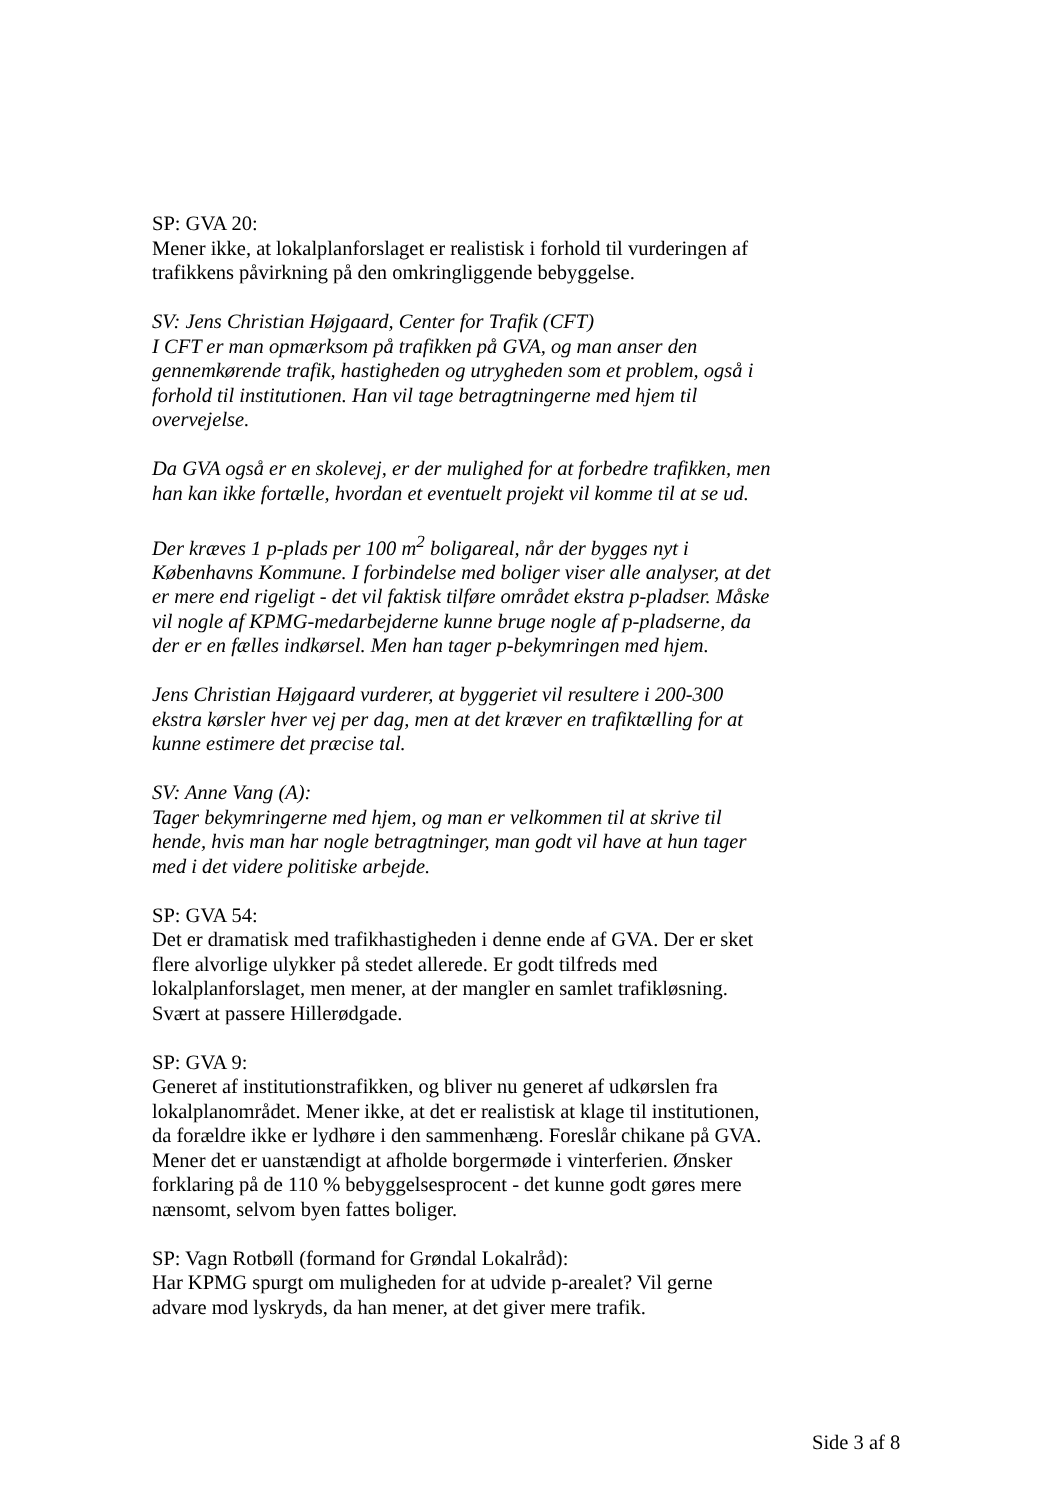SP: GVA 20:
Mener ikke, at lokalplanforslaget er realistisk i forhold til vurderingen af trafikkens påvirkning på den omkringliggende bebyggelse.
SV: Jens Christian Højgaard, Center for Trafik (CFT)
I CFT er man opmærksom på trafikken på GVA, og man anser den gennemkørende trafik, hastigheden og utrygheden som et problem, også i forhold til institutionen. Han vil tage betragtningerne med hjem til overvejelse.
Da GVA også er en skolevej, er der mulighed for at forbedre trafikken, men han kan ikke fortælle, hvordan et eventuelt projekt vil komme til at se ud.
Der kræves 1 p-plads per 100 m<sup>2</sup> boligareal, når der bygges nyt i Københavns Kommune. I forbindelse med boliger viser alle analyser, at det er mere end rigeligt - det vil faktisk tilføre området ekstra p-pladser. Måske vil nogle af KPMG-medarbejderne kunne bruge nogle af p-pladserne, da der er en fælles indkørsel. Men han tager p-bekymringen med hjem.
Jens Christian Højgaard vurderer, at byggeriet vil resultere i 200-300 ekstra kørsler hver vej per dag, men at det kræver en trafiktælling for at kunne estimere det præcise tal.
SV: Anne Vang (A):
Tager bekymringerne med hjem, og man er velkommen til at skrive til hende, hvis man har nogle betragtninger, man godt vil have at hun tager med i det videre politiske arbejde.
SP: GVA 54:
Det er dramatisk med trafikhastigheden i denne ende af GVA. Der er sket flere alvorlige ulykker på stedet allerede. Er godt tilfreds med lokalplanforslaget, men mener, at der mangler en samlet trafikløsning. Svært at passere Hillerødgade.
SP: GVA 9:
Generet af institutionstrafikken, og bliver nu generet af udkørslen fra lokalplanområdet. Mener ikke, at det er realistisk at klage til institutionen, da forældre ikke er lydhøre i den sammenhæng. Foreslår chikane på GVA. Mener det er uanstændigt at afholde borgermøde i vinterferien. Ønsker forklaring på de 110 % bebyggelsesprocent - det kunne godt gøres mere nænsomt, selvom byen fattes boliger.
SP: Vagn Rotbøll (formand for Grøndal Lokalråd):
Har KPMG spurgt om muligheden for at udvide p-arealet? Vil gerne advare mod lyskryds, da han mener, at det giver mere trafik.
Side 3 af 8